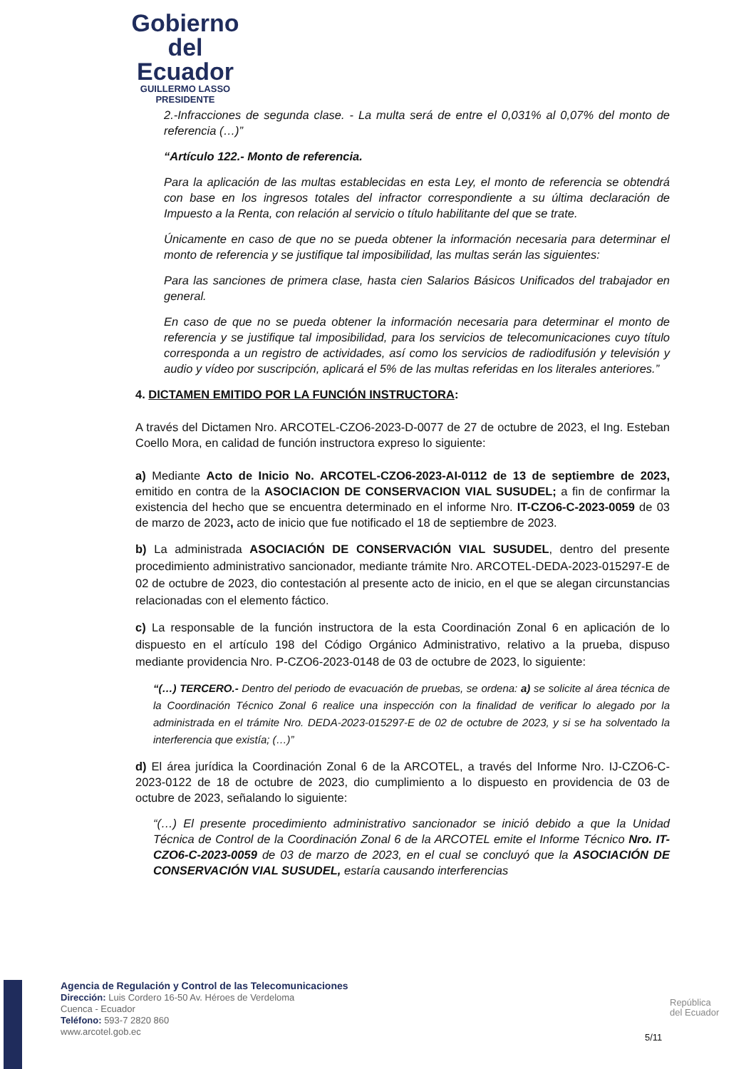Gobierno
del Ecuador
GUILLERMO LASSO
PRESIDENTE
2.-Infracciones de segunda clase. - La multa será de entre el 0,031% al 0,07% del monto de referencia (…)”
“Artículo 122.- Monto de referencia.
Para la aplicación de las multas establecidas en esta Ley, el monto de referencia se obtendrá con base en los ingresos totales del infractor correspondiente a su última declaración de Impuesto a la Renta, con relación al servicio o título habilitante del que se trate.
Únicamente en caso de que no se pueda obtener la información necesaria para determinar el monto de referencia y se justifique tal imposibilidad, las multas serán las siguientes:
Para las sanciones de primera clase, hasta cien Salarios Básicos Unificados del trabajador en general.
En caso de que no se pueda obtener la información necesaria para determinar el monto de referencia y se justifique tal imposibilidad, para los servicios de telecomunicaciones cuyo título corresponda a un registro de actividades, así como los servicios de radiodifusión y televisión y audio y vídeo por suscripción, aplicará el 5% de las multas referidas en los literales anteriores.”
4. DICTAMEN EMITIDO POR LA FUNCIÓN INSTRUCTORA:
A través del Dictamen Nro. ARCOTEL-CZO6-2023-D-0077 de 27 de octubre de 2023, el Ing. Esteban Coello Mora, en calidad de función instructora expreso lo siguiente:
a) Mediante Acto de Inicio No. ARCOTEL-CZO6-2023-AI-0112 de 13 de septiembre de 2023, emitido en contra de la ASOCIACION DE CONSERVACION VIAL SUSUDEL; a fin de confirmar la existencia del hecho que se encuentra determinado en el informe Nro. IT-CZO6-C-2023-0059 de 03 de marzo de 2023, acto de inicio que fue notificado el 18 de septiembre de 2023.
b) La administrada ASOCIACIÓN DE CONSERVACIÓN VIAL SUSUDEL, dentro del presente procedimiento administrativo sancionador, mediante trámite Nro. ARCOTEL-DEDA-2023-015297-E de 02 de octubre de 2023, dio contestación al presente acto de inicio, en el que se alegan circunstancias relacionadas con el elemento fáctico.
c) La responsable de la función instructora de la esta Coordinación Zonal 6 en aplicación de lo dispuesto en el artículo 198 del Código Orgánico Administrativo, relativo a la prueba, dispuso mediante providencia Nro. P-CZO6-2023-0148 de 03 de octubre de 2023, lo siguiente:
“(…) TERCERO.- Dentro del periodo de evacuación de pruebas, se ordena: a) se solicite al área técnica de la Coordinación Técnico Zonal 6 realice una inspección con la finalidad de verificar lo alegado por la administrada en el trámite Nro. DEDA-2023-015297-E de 02 de octubre de 2023, y si se ha solventado la interferencia que existía; (…)”
d) El área jurídica la Coordinación Zonal 6 de la ARCOTEL, a través del Informe Nro. IJ-CZO6-C-2023-0122 de 18 de octubre de 2023, dio cumplimiento a lo dispuesto en providencia de 03 de octubre de 2023, señalando lo siguiente:
“(…) El presente procedimiento administrativo sancionador se inició debido a que la Unidad Técnica de Control de la Coordinación Zonal 6 de la ARCOTEL emite el Informe Técnico Nro. IT-CZO6-C-2023-0059 de 03 de marzo de 2023, en el cual se concluyó que la ASOCIACIÓN DE CONSERVACIÓN VIAL SUSUDEL, estaría causando interferencias
Agencia de Regulación y Control de las Telecomunicaciones
Dirección: Luis Cordero 16-50 Av. Héroes de Verdeloma
Cuenca - Ecuador
Teléfono: 593-7 2820 860
www.arcotel.gob.ec
República
del Ecuador
5/11